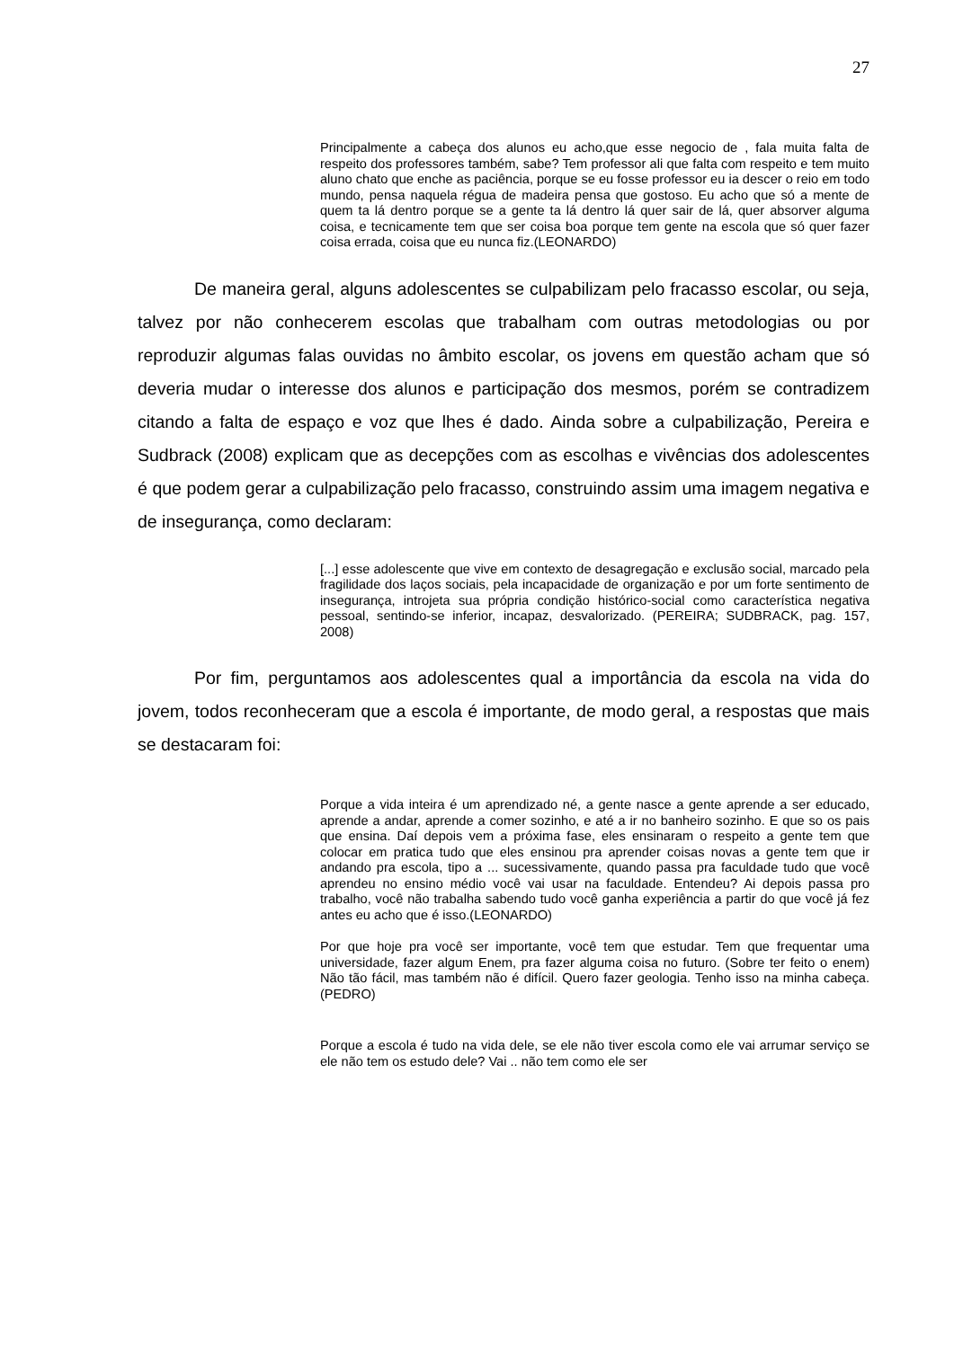27
Principalmente a cabeça dos alunos eu acho,que esse negocio de , fala muita falta de respeito dos professores também, sabe? Tem professor ali que falta com respeito e tem muito aluno chato que enche as paciência, porque se eu fosse professor eu ia descer o reio em todo mundo, pensa naquela régua de madeira pensa que gostoso. Eu acho que só a mente de quem ta lá dentro porque se a gente ta lá dentro lá quer sair de lá, quer absorver alguma coisa, e tecnicamente tem que ser coisa boa porque tem gente na escola que só quer fazer coisa errada, coisa que eu nunca fiz.(LEONARDO)
De maneira geral, alguns adolescentes se culpabilizam pelo fracasso escolar, ou seja, talvez por não conhecerem escolas que trabalham com outras metodologias ou por reproduzir algumas falas ouvidas no âmbito escolar, os jovens em questão acham que só deveria mudar o interesse dos alunos e participação dos mesmos, porém se contradizem citando a falta de espaço e voz que lhes é dado. Ainda sobre a culpabilização, Pereira e Sudbrack (2008) explicam que as decepções com as escolhas e vivências dos adolescentes é que podem gerar a culpabilização pelo fracasso, construindo assim uma imagem negativa e de insegurança, como declaram:
[...] esse adolescente que vive em contexto de desagregação e exclusão social, marcado pela fragilidade dos laços sociais, pela incapacidade de organização e por um forte sentimento de insegurança, introjeta sua própria condição histórico-social como característica negativa pessoal, sentindo-se inferior, incapaz, desvalorizado. (PEREIRA; SUDBRACK, pag. 157, 2008)
Por fim, perguntamos aos adolescentes qual a importância da escola na vida do jovem, todos reconheceram que a escola é importante, de modo geral, a respostas que mais se destacaram foi:
Porque a vida inteira é um aprendizado né, a gente nasce a gente aprende a ser educado, aprende a andar, aprende a comer sozinho, e até a ir no banheiro sozinho. E que so os pais que ensina. Daí depois vem a próxima fase, eles ensinaram o respeito a gente tem que colocar em pratica tudo que eles ensinou pra aprender coisas novas a gente tem que ir andando pra escola, tipo a ... sucessivamente, quando passa pra faculdade tudo que você aprendeu no ensino médio você vai usar na faculdade. Entendeu? Ai depois passa pro trabalho, você não trabalha sabendo tudo você ganha experiência a partir do que você já fez antes eu acho que é isso.(LEONARDO)
Por que hoje pra você ser importante, você tem que estudar. Tem que frequentar uma universidade, fazer algum Enem, pra fazer alguma coisa no futuro. (Sobre ter feito o enem) Não tão fácil, mas também não é difícil. Quero fazer geologia. Tenho isso na minha cabeça.(PEDRO)
Porque a escola é tudo na vida dele, se ele não tiver escola como ele vai arrumar serviço se ele não tem os estudo dele? Vai .. não tem como ele ser